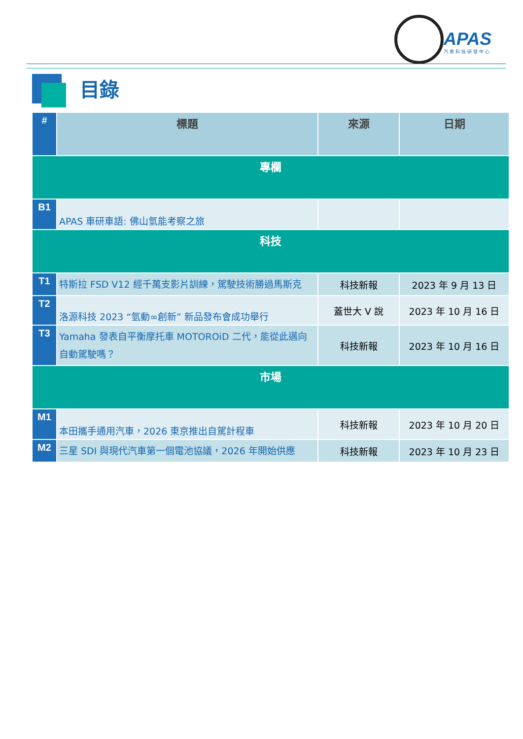APAS
汽車科技研發中心
目錄
| # | 標題 | 來源 | 日期 |
| --- | --- | --- | --- |
| 專欄 | | | |
| B1 | APAS 車研車語: 佛山氫能考察之旅 | | |
| 科技 | | | |
| T1 | 特斯拉 FSD V12 經千萬支影片訓練，駕駛技術勝過馬斯克 | 科技新報 | 2023 年 9 月 13 日 |
| T2 | 洛源科技 2023 “氫動∞創新” 新品發布會成功舉行 | 蓋世大 V 說 | 2023 年 10 月 16 日 |
| T3 | Yamaha 發表自平衡摩托車 MOTOROiD 二代，能從此邁向自動駕駛嗎？ | 科技新報 | 2023 年 10 月 16 日 |
| 市場 | | | |
| M1 | 本田攜手通用汽車，2026 東京推出自駕計程車 | 科技新報 | 2023 年 10 月 20 日 |
| M2 | 三星 SDI 與現代汽車第一個電池協議，2026 年開始供應 | 科技新報 | 2023 年 10 月 23 日 |